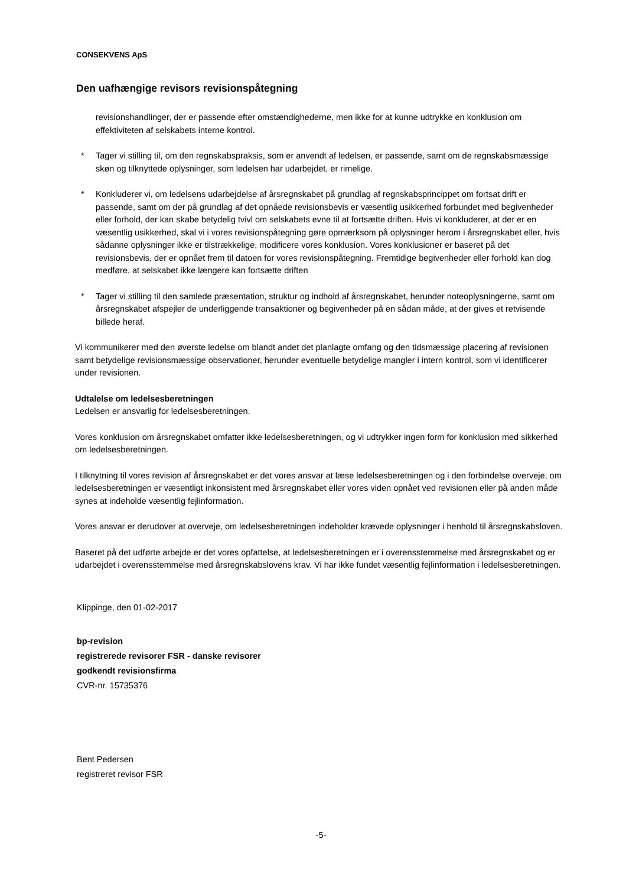CONSEKVENS ApS
Den uafhængige revisors revisionspåtegning
revisionshandlinger, der er passende efter omstændighederne, men ikke for at kunne udtrykke en konklusion om effektiviteten af selskabets interne kontrol.
* Tager vi stilling til, om den regnskabspraksis, som er anvendt af ledelsen, er passende, samt om de regnskabsmæssige skøn og tilknyttede oplysninger, som ledelsen har udarbejdet, er rimelige.
* Konkluderer vi, om ledelsens udarbejdelse af årsregnskabet på grundlag af regnskabsprincippet om fortsat drift er passende, samt om der på grundlag af det opnåede revisionsbevis er væsentlig usikkerhed forbundet med begivenheder eller forhold, der kan skabe betydelig tvivl om selskabets evne til at fortsætte driften. Hvis vi konkluderer, at der er en væsentlig usikkerhed, skal vi i vores revisionspåtegning gøre opmærksom på oplysninger herom i årsregnskabet eller, hvis sådanne oplysninger ikke er tilstrækkelige, modificere vores konklusion. Vores konklusioner er baseret på det revisionsbevis, der er opnået frem til datoen for vores revisionspåtegning. Fremtidige begivenheder eller forhold kan dog medføre, at selskabet ikke længere kan fortsætte driften
* Tager vi stilling til den samlede præsentation, struktur og indhold af årsregnskabet, herunder noteoplysningerne, samt om årsregnskabet afspejler de underliggende transaktioner og begivenheder på en sådan måde, at der gives et retvisende billede heraf.
Vi kommunikerer med den øverste ledelse om blandt andet det planlagte omfang og den tidsmæssige placering af revisionen samt betydelige revisionsmæssige observationer, herunder eventuelle betydelige mangler i intern kontrol, som vi identificerer under revisionen.
Udtalelse om ledelsesberetningen
Ledelsen er ansvarlig for ledelsesberetningen.
Vores konklusion om årsregnskabet omfatter ikke ledelsesberetningen, og vi udtrykker ingen form for konklusion med sikkerhed om ledelsesberetningen.
I tilknytning til vores revision af årsregnskabet er det vores ansvar at læse ledelsesberetningen og i den forbindelse overveje, om ledelsesberetningen er væsentligt inkonsistent med årsregnskabet eller vores viden opnået ved revisionen eller på anden måde synes at indeholde væsentlig fejlinformation.
Vores ansvar er derudover at overveje, om ledelsesberetningen indeholder krævede oplysninger i henhold til årsregnskabsloven.
Baseret på det udførte arbejde er det vores opfattelse, at ledelsesberetningen er i overensstemmelse med årsregnskabet og er udarbejdet i overensstemmelse med årsregnskabslovens krav. Vi har ikke fundet væsentlig fejlinformation i ledelsesberetningen.
Klippinge, den 01-02-2017
bp-revision
registrerede revisorer FSR - danske revisorer
godkendt revisionsfirma
CVR-nr. 15735376
Bent Pedersen
registreret revisor FSR
-5-